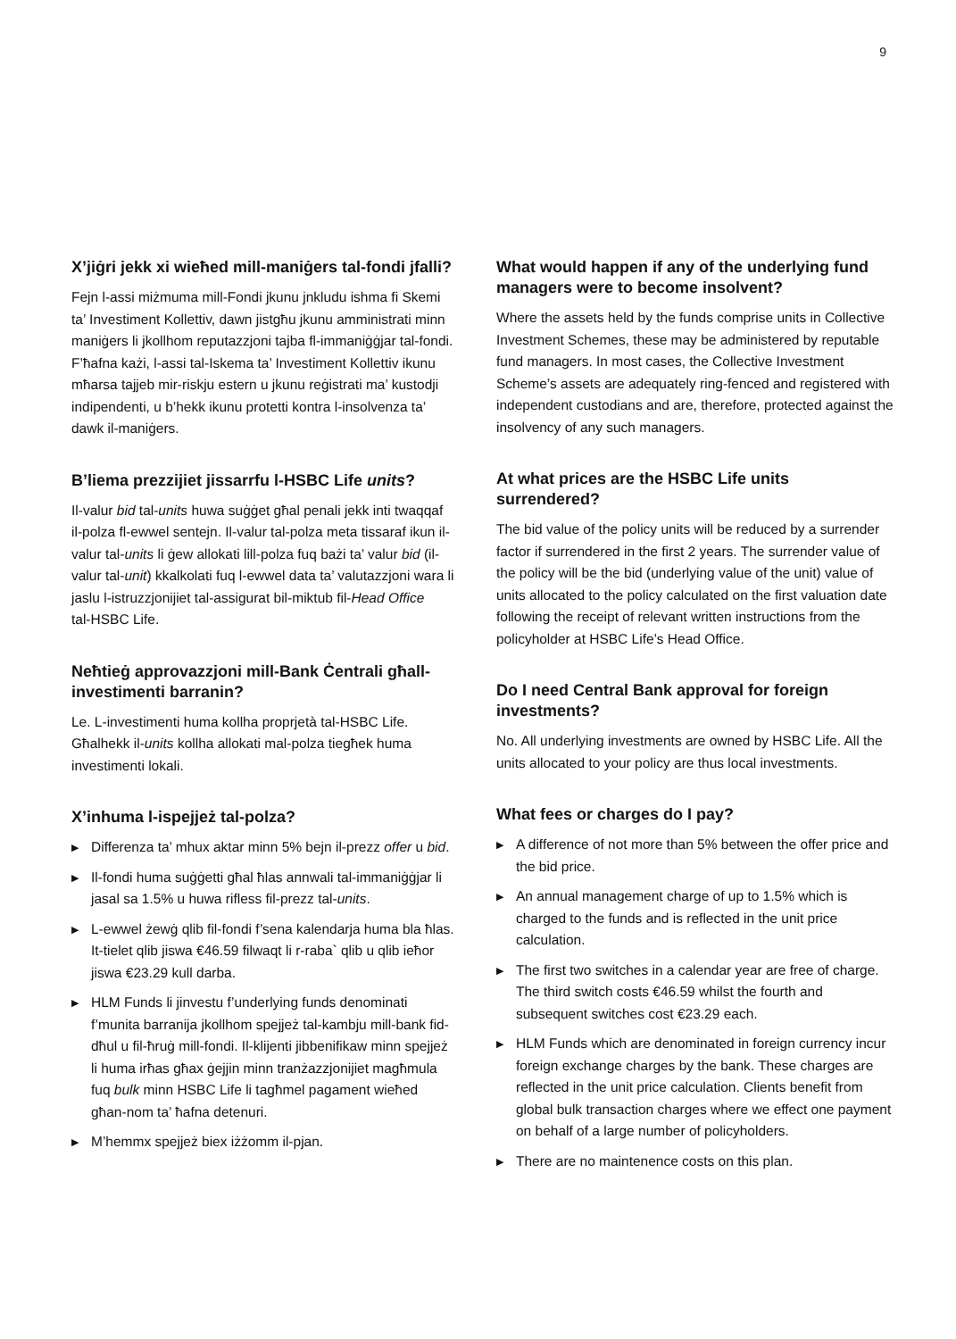9
X’jiġri jekk xi wieħed mill-maniġers tal-fondi jfalli?
Fejn l-assi miżmuma mill-Fondi jkunu jnkludu ishma fi Skemi ta’ Investiment Kollettiv, dawn jistgħu jkunu amministrati minn maniġers li jkollhom reputazzjoni tajba fl-immaniġġjar tal-fondi. F’ħafna każi, l-assi tal-Iskema ta’ Investiment Kollettiv ikunu mħarsa tajjeb mir-riskju estern u jkunu reġistrati ma’ kustodji indipendenti, u b’hekk ikunu protetti kontra l-insolvenza ta’ dawk il-maniġers.
B’liema prezzijiet jissarrfu l-HSBC Life units?
Il-valur bid tal-units huwa suġġet għal penali jekk inti twaqqaf il-polza fl-ewwel sentejn. Il-valur tal-polza meta tissaraf ikun il-valur tal-units li ġew allokati lill-polza fuq bażi ta’ valur bid (il-valur tal-unit) kkalkolati fuq l-ewwel data ta’ valutazzjoni wara li jaslu l-istruzzjonijiet tal-assigurat bil-miktub fil-Head Office
tal-HSBC Life.
Neħtieġ approvazzjoni mill-Bank Ċentrali għall-investimenti barranin?
Le. L-investimenti huma kollha proprjetà tal-HSBC Life. Għalhekk il-units kollha allokati mal-polza tiegħek huma investimenti lokali.
X’inhuma l-ispejjeż tal-polza?
▶ Differenza ta’ mhux aktar minn 5% bejn il-prezz offer u bid.
▶ Il-fondi huma suġġetti għal ħlas annwali tal-immaniġġjar li jasal sa 1.5% u huwa rifless fil-prezz tal-units.
▶ L-ewwel żewġ qlib fil-fondi f’sena kalendarja huma bla ħlas. It-tielet qlib jiswa €46.59 filwaqt li r-raba` qlib u qlib ieħor jiswa €23.29 kull darba.
▶ HLM Funds li jinvestu f’underlying funds denominati f’munita barranija jkollhom spejjeż tal-kambju mill-bank fid-dħul u fil-ħruġ mill-fondi. Il-klijenti jibbenifikaw minn spejjeż li huma irħas għax ġejjin minn tranżazzjonijiet magħmula fuq bulk minn HSBC Life li tagħmel pagament wieħed għan-nom ta’ ħafna detenuri.
▶ M’hemmx spejjeż biex iżżomm il-pjan.
What would happen if any of the underlying fund managers were to become insolvent?
Where the assets held by the funds comprise units in Collective Investment Schemes, these may be administered by reputable fund managers. In most cases, the Collective Investment Scheme’s assets are adequately ring-fenced and registered with independent custodians and are, therefore, protected against the insolvency of any such managers.
At what prices are the HSBC Life units surrendered?
The bid value of the policy units will be reduced by a surrender factor if surrendered in the first 2 years. The surrender value of the policy will be the bid (underlying value of the unit) value of units allocated to the policy calculated on the first valuation date following the receipt of relevant written instructions from the policyholder at HSBC Life’s Head Office.
Do I need Central Bank approval for foreign investments?
No. All underlying investments are owned by HSBC Life. All the units allocated to your policy are thus local investments.
What fees or charges do I pay?
▶ A difference of not more than 5% between the offer price and the bid price.
▶ An annual management charge of up to 1.5% which is charged to the funds and is reflected in the unit price calculation.
▶ The first two switches in a calendar year are free of charge. The third switch costs €46.59 whilst the fourth and subsequent switches cost €23.29 each.
▶ HLM Funds which are denominated in foreign currency incur foreign exchange charges by the bank. These charges are reflected in the unit price calculation. Clients benefit from global bulk transaction charges where we effect one payment on behalf of a large number of policyholders.
▶ There are no maintenence costs on this plan.